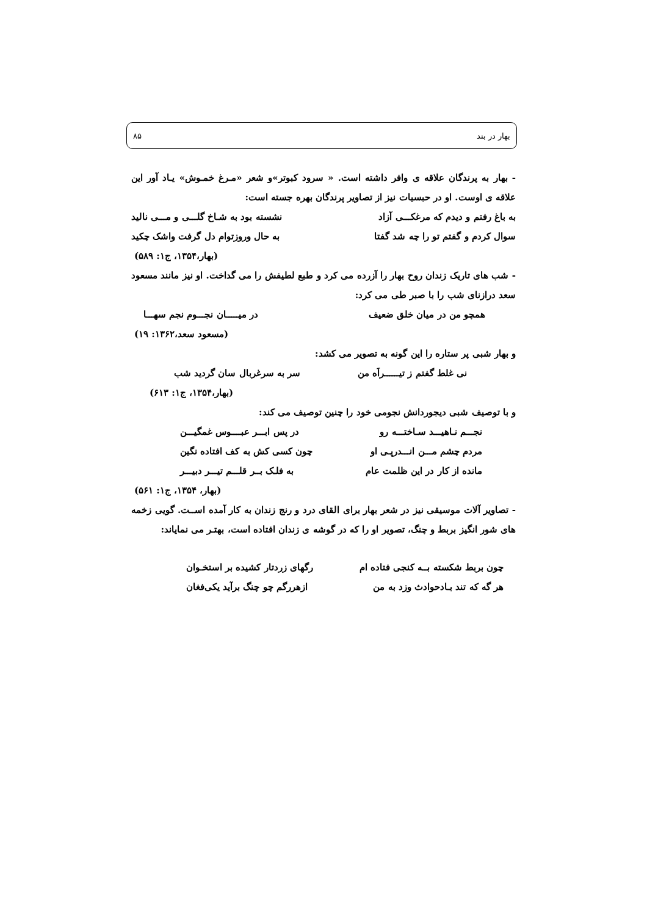بهار در بند ۸۵
- بهار به پرندگان علاقه ی وافر داشته است. « سرود کبوتر»و شعر «مـرغ خمـوش» یـاد آور این علاقه ی اوست. او در حبسیات نیز از تصاویر پرندگان بهره جسته است:
به باغ رفتم و دیدم که مرغکـــی آزاد نشسته بود به شـاخ گلـــی و مـــی نالید
سوال کردم و گفتم تو را چه شد گفتا به حال وروزتوام دل گرفت واشک چکید
(بهار،۱۳۵۴، ج۱: ۵۸۹)
- شب های تاریک زندان روح بهار را آزرده می کرد و طبع لطیفش را می گداخت. او نیز مانند مسعود سعد درازنای شب را با صبر طی می کرد:
همچو من در میان خلق ضعیف در میـــــان نجـــوم نجم سهـــا
(مسعود سعد،۱۳۶۲: ۱۹)
و بهار شبی پر ستاره را این گونه به تصویر می کشد:
نی غلط گفتم ز تیــــــراَه من سر به سرغربال سان گردید شب
(بهار،۱۳۵۴، ج۱: ۶۱۳)
و با توصیف شبی دیجوردانش نجومی خود را چنین توصیف می کند:
نجـــم نـاهیـــد سـاختـــه رو در پس ابـــر عبــــوس غمگیـــن
مردم چشم مـــن انـــدرپـی او چون کسی کش به کف افتاده نگین
مانده از کار در این ظلمت عام به فلـک بــر قلـــم تیـــر دبیـــر
(بهار، ۱۳۵۴، ج۱: ۵۶۱)
- تصاویر آلات موسیقی نیز در شعر بهار برای القای درد و رنج زندان به کار آمده اســت. گویی زخمه های شور انگیز بربط و چنگ، تصویر او را که در گوشه ی زندان افتاده است، بهتـر می نمایاند:
چون بربط شکسته بــه کنجی فتاده ام رگهای زردتار کشیده بر استخـوان
هر گه که تند بـادحوادث وزد به من ازهررگم چو چنگ برآید یکی‌فغان